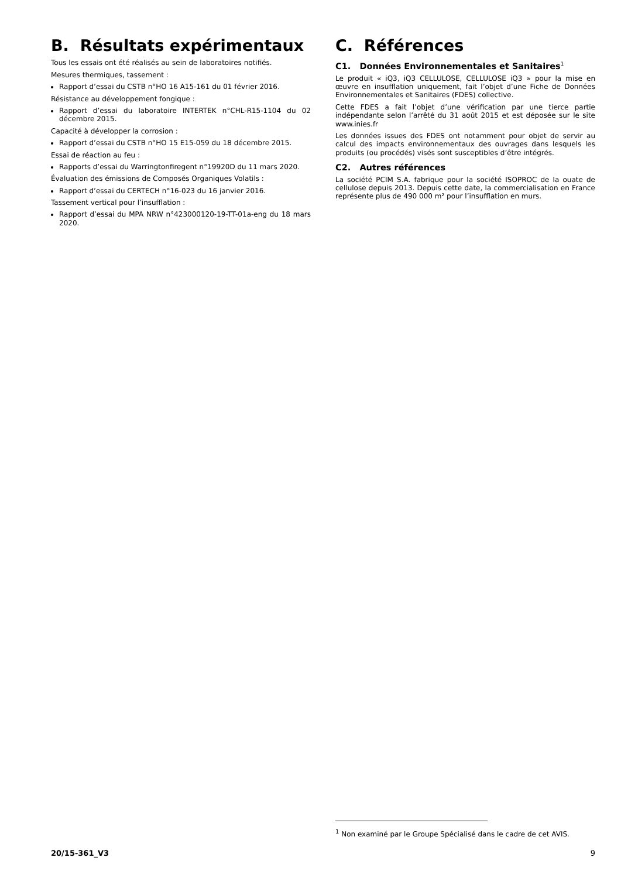B. Résultats expérimentaux
Tous les essais ont été réalisés au sein de laboratoires notifiés.
Mesures thermiques, tassement :
Rapport d’essai du CSTB n°HO 16 A15-161 du 01 février 2016.
Résistance au développement fongique :
Rapport d’essai du laboratoire INTERTEK n°CHL-R15-1104 du 02 décembre 2015.
Capacité à développer la corrosion :
Rapport d’essai du CSTB n°HO 15 E15-059 du 18 décembre 2015.
Essai de réaction au feu :
Rapports d’essai du Warringtonfiregent n°19920D du 11 mars 2020.
Évaluation des émissions de Composés Organiques Volatils :
Rapport d’essai du CERTECH n°16-023 du 16 janvier 2016.
Tassement vertical pour l’insufflation :
Rapport d’essai du MPA NRW n°423000120-19-TT-01a-eng du 18 mars 2020.
C. Références
C1. Données Environnementales et Sanitaires<sup>1</sup>
Le produit « iQ3, iQ3 CELLULOSE, CELLULOSE iQ3 » pour la mise en œuvre en insufflation uniquement, fait l’objet d’une Fiche de Données Environnementales et Sanitaires (FDES) collective.
Cette FDES a fait l’objet d’une vérification par une tierce partie indépendante selon l’arrêté du 31 août 2015 et est déposée sur le site www.inies.fr
Les données issues des FDES ont notamment pour objet de servir au calcul des impacts environnementaux des ouvrages dans lesquels les produits (ou procédés) visés sont susceptibles d’être intégrés.
C2. Autres références
La société PCIM S.A. fabrique pour la société ISOPROC de la ouate de cellulose depuis 2013. Depuis cette date, la commercialisation en France représente plus de 490 000 m² pour l’insufflation en murs.
<sup>1</sup> Non examiné par le Groupe Spécialisé dans le cadre de cet AVIS.
20/15-361_V3 9